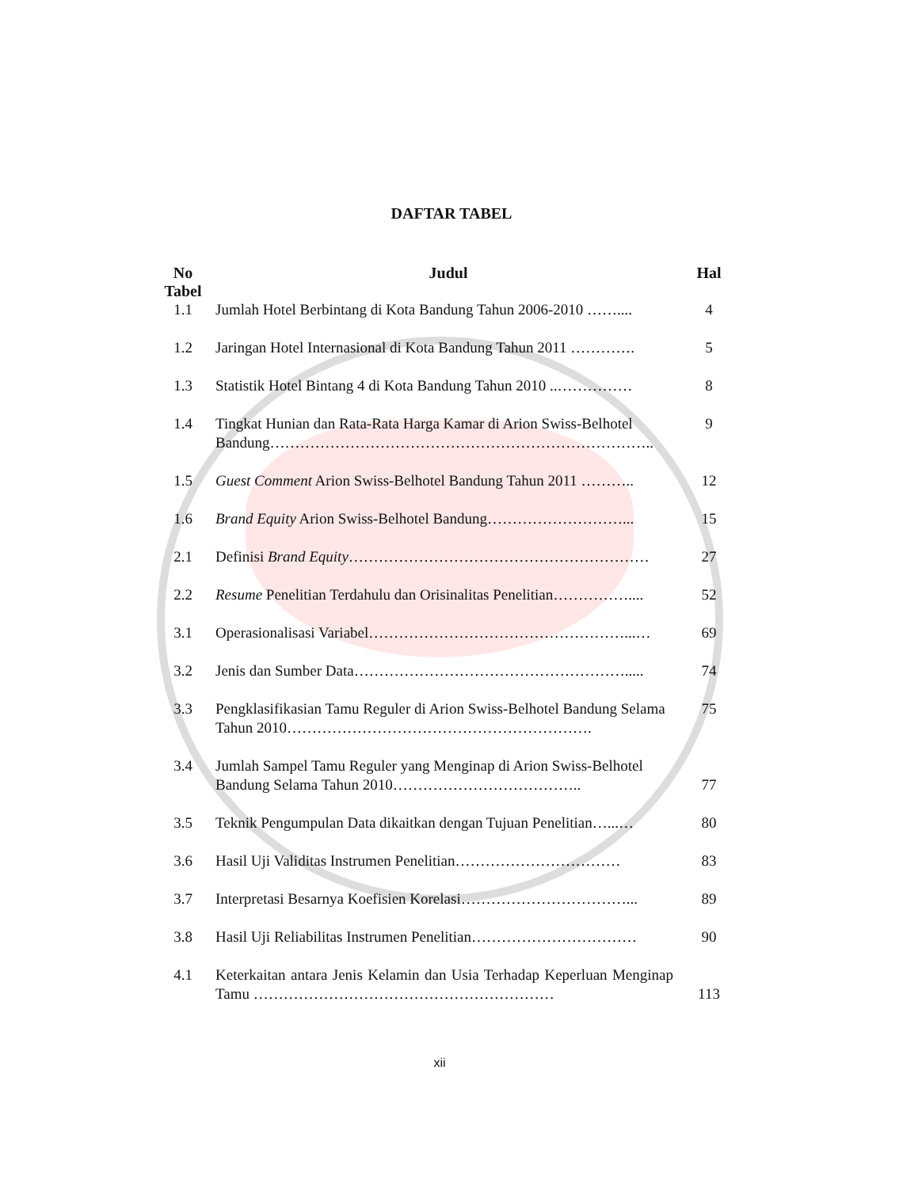DAFTAR TABEL
| No Tabel | Judul | Hal |
| --- | --- | --- |
| 1.1 | Jumlah Hotel Berbintang di Kota Bandung Tahun 2006-2010 …….... | 4 |
| 1.2 | Jaringan Hotel Internasional di Kota Bandung Tahun 2011 …………. | 5 |
| 1.3 | Statistik Hotel Bintang 4 di Kota Bandung Tahun 2010 ..…………… | 8 |
| 1.4 | Tingkat Hunian dan Rata-Rata Harga Kamar di Arion Swiss-Belhotel Bandung………………………………………………………………….. | 9 |
| 1.5 | Guest Comment Arion Swiss-Belhotel Bandung Tahun 2011 ……….. | 12 |
| 1.6 | Brand Equity Arion Swiss-Belhotel Bandung………………………... | 15 |
| 2.1 | Definisi Brand Equity …………………………………………………… | 27 |
| 2.2 | Resume Penelitian Terdahulu dan Orisinalitas Penelitian…………….... | 52 |
| 3.1 | Operasionalisasi Variabel……………………………………………...… | 69 |
| 3.2 | Jenis dan Sumber Data………………………………………………..... | 74 |
| 3.3 | Pengklasifikasian Tamu Reguler di Arion Swiss-Belhotel Bandung Selama Tahun 2010……………………………………………………. | 75 |
| 3.4 | Jumlah Sampel Tamu Reguler yang Menginap di Arion Swiss-Belhotel Bandung Selama Tahun 2010……………………………….. | 77 |
| 3.5 | Teknik Pengumpulan Data dikaitkan dengan Tujuan Penelitian…...… | 80 |
| 3.6 | Hasil Uji Validitas Instrumen Penelitian…………………………… | 83 |
| 3.7 | Interpretasi Besarnya Koefisien Korelasi……………………………... | 89 |
| 3.8 | Hasil Uji Reliabilitas Instrumen Penelitian…………………………… | 90 |
| 4.1 | Keterkaitan antara Jenis Kelamin dan Usia Terhadap Keperluan Menginap Tamu …………………………………………………… | 113 |
xii